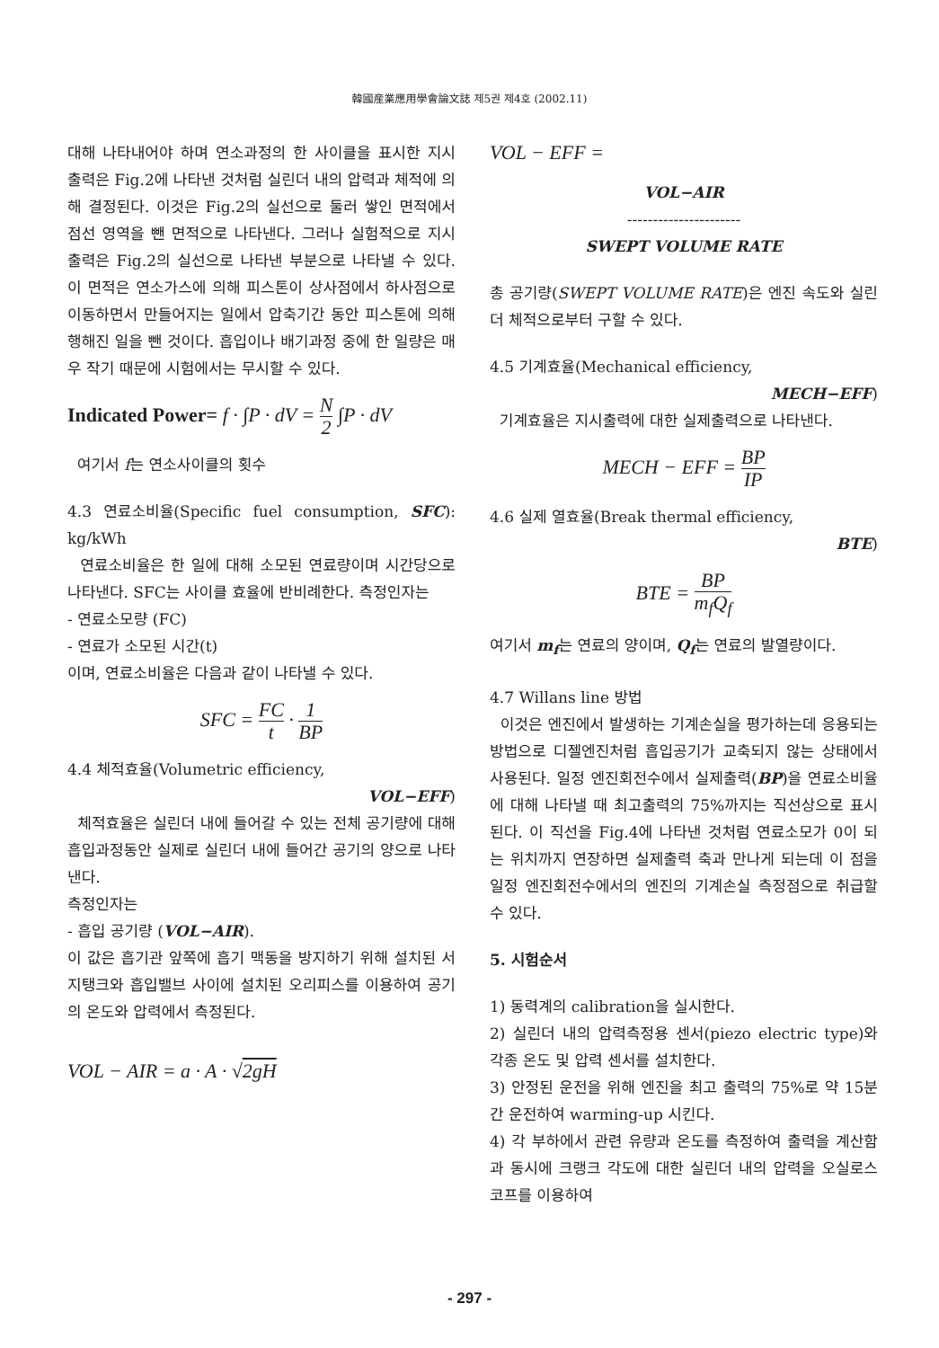韓國産業應用學會論文誌 제5권 제4호 (2002.11)
대해 나타내어야 하며 연소과정의 한 사이클을 표시한 지시 출력은 Fig.2에 나타낸 것처럼 실린더 내의 압력과 체적에 의해 결정된다. 이것은 Fig.2의 실선으로 둘러 쌓인 면적에서 점선 영역을 뺀 면적으로 나타낸다. 그러나 실험적으로 지시출력은 Fig.2의 실선으로 나타낸 부분으로 나타낼 수 있다. 이 면적은 연소가스에 의해 피스톤이 상사점에서 하사점으로 이동하면서 만들어지는 일에서 압축기간 동안 피스톤에 의해 행해진 일을 뺀 것이다. 흡입이나 배기과정 중에 한 일량은 매우 작기 때문에 시험에서는 무시할 수 있다.
Indicated Power= f · ∫P · dV = N 2 ∫P · dV
여기서 f는 연소사이클의 횟수
4.3 연료소비율(Specific fuel consumption, SFC): kg/kWh
연료소비율은 한 일에 대해 소모된 연료량이며 시간당으로 나타낸다. SFC는 사이클 효율에 반비례한다. 측정인자는
- 연료소모량 (FC)
- 연료가 소모된 시간(t)
이며, 연료소비율은 다음과 같이 나타낼 수 있다.
SFC = FC t · 1 BP
4.4 체적효율(Volumetric efficiency,
VOL−EFF)
체적효율은 실린더 내에 들어갈 수 있는 전체 공기량에 대해 흡입과정동안 실제로 실린더 내에 들어간 공기의 양으로 나타낸다.
측정인자는
- 흡입 공기량 (VOL−AIR).
이 값은 흡기관 앞쪽에 흡기 맥동을 방지하기 위해 설치된 서지탱크와 흡입밸브 사이에 설치된 오리피스를 이용하여 공기의 온도와 압력에서 측정된다.
VOL − AIR = a · A · √2gH
VOL − EFF =
VOL−AIR
----------------------
SWEPT VOLUME RATE
총 공기량(SWEPT VOLUME RATE)은 엔진 속도와 실린더 체적으로부터 구할 수 있다.
4.5 기계효율(Mechanical efficiency,
MECH−EFF)
기계효율은 지시출력에 대한 실제출력으로 나타낸다.
MECH − EFF = BP IP
4.6 실제 열효율(Break thermal efficiency,
BTE)
BTE = BP m<sub>f</sub>Q<sub>f</sub>
여기서 m<sub>f</sub>는 연료의 양이며, Q<sub>f</sub>는 연료의 발열량이다.
4.7 Willans line 방법
이것은 엔진에서 발생하는 기계손실을 평가하는데 응용되는 방법으로 디젤엔진처럼 흡입공기가 교축되지 않는 상태에서 사용된다. 일정 엔진회전수에서 실제출력(BP)을 연료소비율에 대해 나타낼 때 최고출력의 75%까지는 직선상으로 표시된다. 이 직선을 Fig.4에 나타낸 것처럼 연료소모가 0이 되는 위치까지 연장하면 실제출력 축과 만나게 되는데 이 점을 일정 엔진회전수에서의 엔진의 기계손실 측정점으로 취급할 수 있다.
5. 시험순서
1) 동력계의 calibration을 실시한다.
2) 실린더 내의 압력측정용 센서(piezo electric type)와 각종 온도 및 압력 센서를 설치한다.
3) 안정된 운전을 위해 엔진을 최고 출력의 75%로 약 15분간 운전하여 warming-up 시킨다.
4) 각 부하에서 관련 유량과 온도를 측정하여 출력을 계산함과 동시에 크랭크 각도에 대한 실린더 내의 압력을 오실로스코프를 이용하여
- 297 -